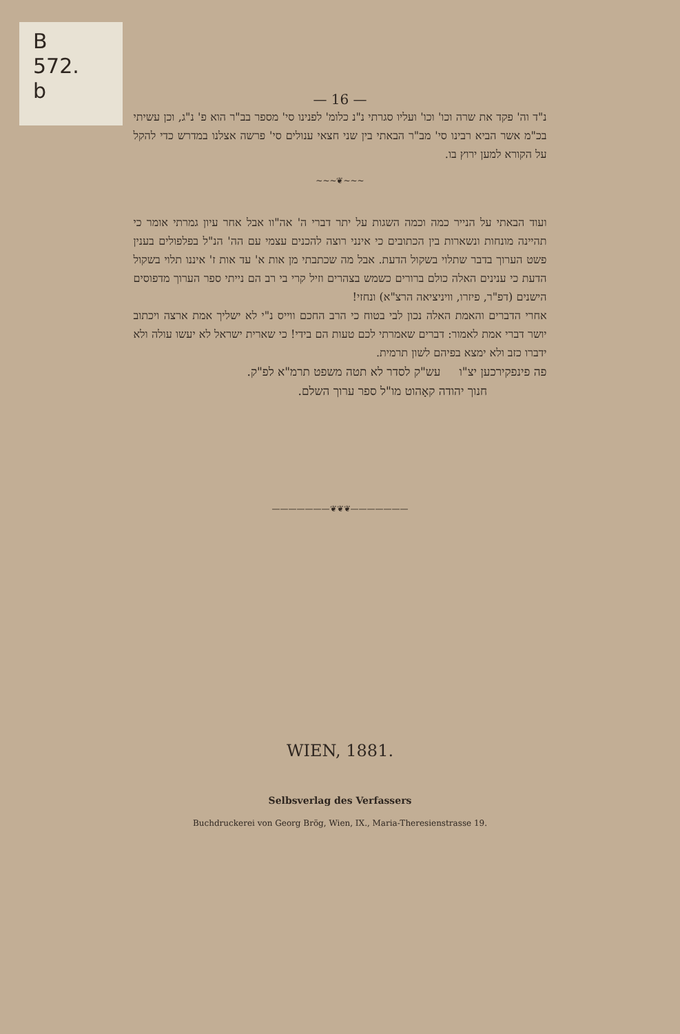B
572.
b
— 16 —
נ"ד וה' פקד את שרה וכו' וכו' ועליו סגרתי נ"נ כלומ' לפנינו סי' מספר בב"ר הוא פ' נ"ג, וכן עשיתי בכ"מ אשר הביא רבינו סי' מב"ר הבאתי בין שני חצאי ענולים סי' פרשה אצלנו במדרש כדי להקל על הקורא למען ירוץ בו.
~~~❦~~~
ועוד הבאתי על הנייר כמה וכמה השגות על יתר דברי ה' אה"וו אבל אחר עיון גמרתי אומר כי תהיינה מונחות ונשארות בין הכתובים כי אינני רוצה להכנים עצמי עם הה' הנ"ל בפלפולים בענין פשט הערוך בדבר שתלוי בשקול הדעת. אבל מה שכתבתי מן אות א' עד אות ז' איננו תלוי בשקול הדעת כי ענינים האלה כולם ברורים כשמש בצהרים וזיל קרי בי רב הם נייתי ספר הערוך מדפוסים הישנים (דפ"ר, פיזרו, וויניציאה הרצ"א) ונחזי!
אחרי הדברים והאמת האלה נכון לבי בטוח כי הרב החכם ווייס נ"י לא ישליך אמת ארצה ויכתוב יושר דברי אמת לאמור: דברים שאמרתי לכם טעות הם בידי! כי שארית ישראל לא יעשו עולה ולא ידברו כזב ולא ימצא בפיהם לשון תרמית.
פה פינפקירכען יצ"ו עש"ק לסדר לא תטה משפט תרמ"א לפ"ק.
חנוך יהודה קאָהוט מו"ל ספר ערוך השלם.
———————❦❦❦———————
WIEN, 1881.
Selbsverlag des Verfassers
Buchdruckerei von Georg Brög, Wien, IX., Maria-Theresienstrasse 19.